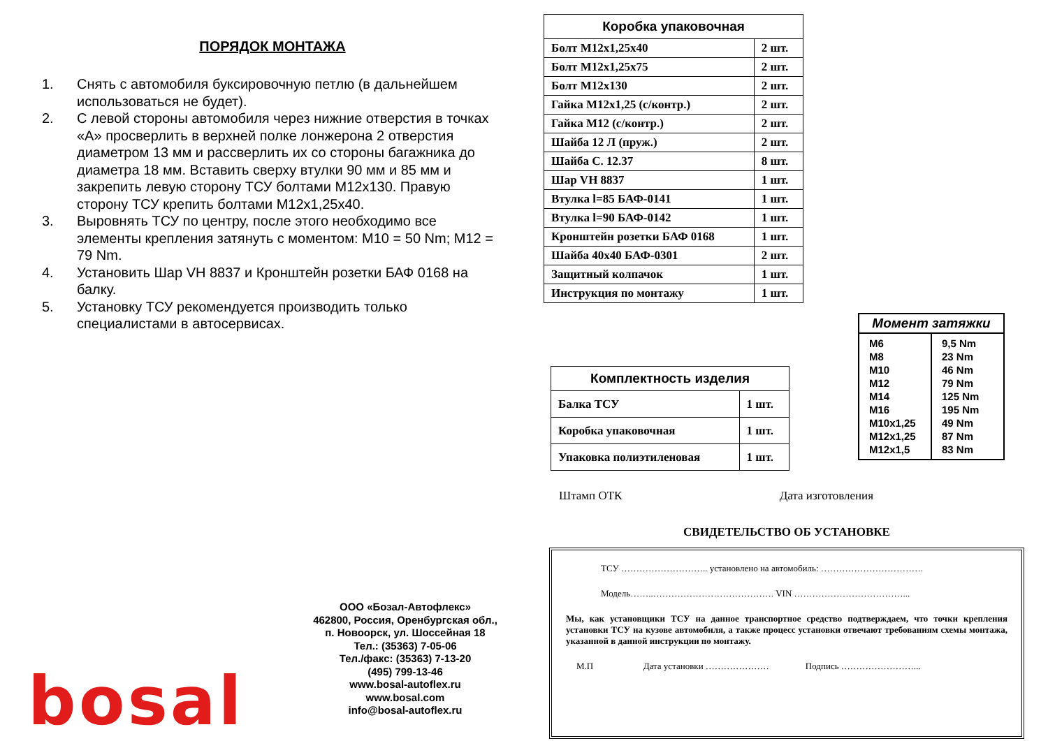ПОРЯДОК МОНТАЖА
1. Снять с автомобиля буксировочную петлю (в дальнейшем использоваться не будет).
2. С левой стороны автомобиля через нижние отверстия в точках «А» просверлить в верхней полке лонжерона 2 отверстия диаметром 13 мм и рассверлить их со стороны багажника до диаметра 18 мм. Вставить сверху втулки 90 мм и 85 мм и закрепить левую сторону ТСУ болтами М12х130. Правую сторону ТСУ крепить болтами М12х1,25х40.
3. Выровнять ТСУ по центру, после этого необходимо все элементы крепления затянуть с моментом: М10 = 50 Nm; М12 = 79 Nm.
4. Установить Шар VH 8837 и Кронштейн розетки БАФ 0168 на балку.
5. Установку ТСУ рекомендуется производить только специалистами в автосервисах.
| Коробка упаковочная | |
| --- | --- |
| Болт М12х1,25х40 | 2 шт. |
| Болт М12х1,25х75 | 2 шт. |
| Болт М12х130 | 2 шт. |
| Гайка М12х1,25 (с/контр.) | 2 шт. |
| Гайка М12 (с/контр.) | 2 шт. |
| Шайба 12 Л (пруж.) | 2 шт. |
| Шайба С. 12.37 | 8 шт. |
| Шар VH 8837 | 1 шт. |
| Втулка l=85 БАФ-0141 | 1 шт. |
| Втулка l=90 БАФ-0142 | 1 шт. |
| Кронштейн розетки БАФ 0168 | 1 шт. |
| Шайба 40х40 БАФ-0301 | 2 шт. |
| Защитный колпачок | 1 шт. |
| Инструкция по монтажу | 1 шт. |
| Комплектность изделия | |
| --- | --- |
| Балка ТСУ | 1 шт. |
| Коробка упаковочная | 1 шт. |
| Упаковка полиэтиленовая | 1 шт. |
Момент затяжки
M6
M8
M10
M12
M14
M16
M10x1,25
M12x1,25
M12x1,5
9,5 Nm
23 Nm
46 Nm
79 Nm
125 Nm
195 Nm
49 Nm
87 Nm
83 Nm
Штамп ОТК Дата изготовления
СВИДЕТЕЛЬСТВО ОБ УСТАНОВКЕ
ТСУ ……………………….. установлено на автомобиль: …………………………….
Модель……..…………………………………. VIN ………………………………...
Мы, как установщики ТСУ на данное транспортное средство подтверждаем, что точки крепления установки ТСУ на кузове автомобиля, а также процесс установки отвечают требованиям схемы монтажа, указанной в данной инструкции по монтажу.
М.П Дата установки ………………… Подпись ……………………...
ООО «Бозал-Автофлекс»
462800, Россия, Оренбургская обл.,
п. Новоорск, ул. Шоссейная 18
Тел.: (35363) 7-05-06
Тел./факс: (35363) 7-13-20
(495) 799-13-46
www.bosal-autoflex.ru
www.bosal.com
info@bosal-autoflex.ru
bosal